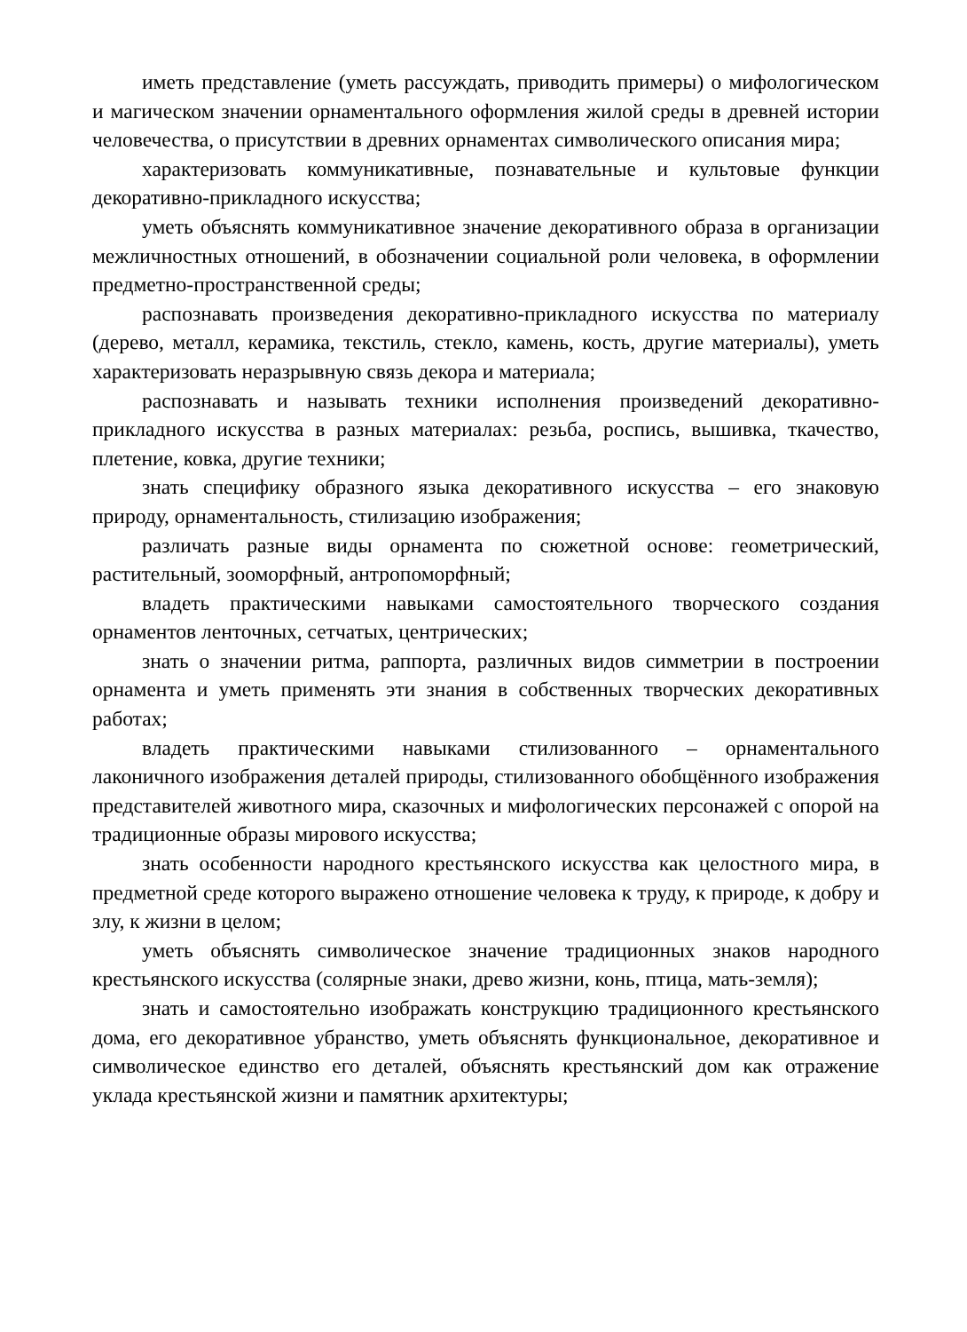иметь представление (уметь рассуждать, приводить примеры) о мифологическом и магическом значении орнаментального оформления жилой среды в древней истории человечества, о присутствии в древних орнаментах символического описания мира;
характеризовать коммуникативные, познавательные и культовые функции декоративно-прикладного искусства;
уметь объяснять коммуникативное значение декоративного образа в организации межличностных отношений, в обозначении социальной роли человека, в оформлении предметно-пространственной среды;
распознавать произведения декоративно-прикладного искусства по материалу (дерево, металл, керамика, текстиль, стекло, камень, кость, другие материалы), уметь характеризовать неразрывную связь декора и материала;
распознавать и называть техники исполнения произведений декоративно-прикладного искусства в разных материалах: резьба, роспись, вышивка, ткачество, плетение, ковка, другие техники;
знать специфику образного языка декоративного искусства – его знаковую природу, орнаментальность, стилизацию изображения;
различать разные виды орнамента по сюжетной основе: геометрический, растительный, зооморфный, антропоморфный;
владеть практическими навыками самостоятельного творческого создания орнаментов ленточных, сетчатых, центрических;
знать о значении ритма, раппорта, различных видов симметрии в построении орнамента и уметь применять эти знания в собственных творческих декоративных работах;
владеть практическими навыками стилизованного – орнаментального лаконичного изображения деталей природы, стилизованного обобщённого изображения представителей животного мира, сказочных и мифологических персонажей с опорой на традиционные образы мирового искусства;
знать особенности народного крестьянского искусства как целостного мира, в предметной среде которого выражено отношение человека к труду, к природе, к добру и злу, к жизни в целом;
уметь объяснять символическое значение традиционных знаков народного крестьянского искусства (солярные знаки, древо жизни, конь, птица, мать-земля);
знать и самостоятельно изображать конструкцию традиционного крестьянского дома, его декоративное убранство, уметь объяснять функциональное, декоративное и символическое единство его деталей, объяснять крестьянский дом как отражение уклада крестьянской жизни и памятник архитектуры;